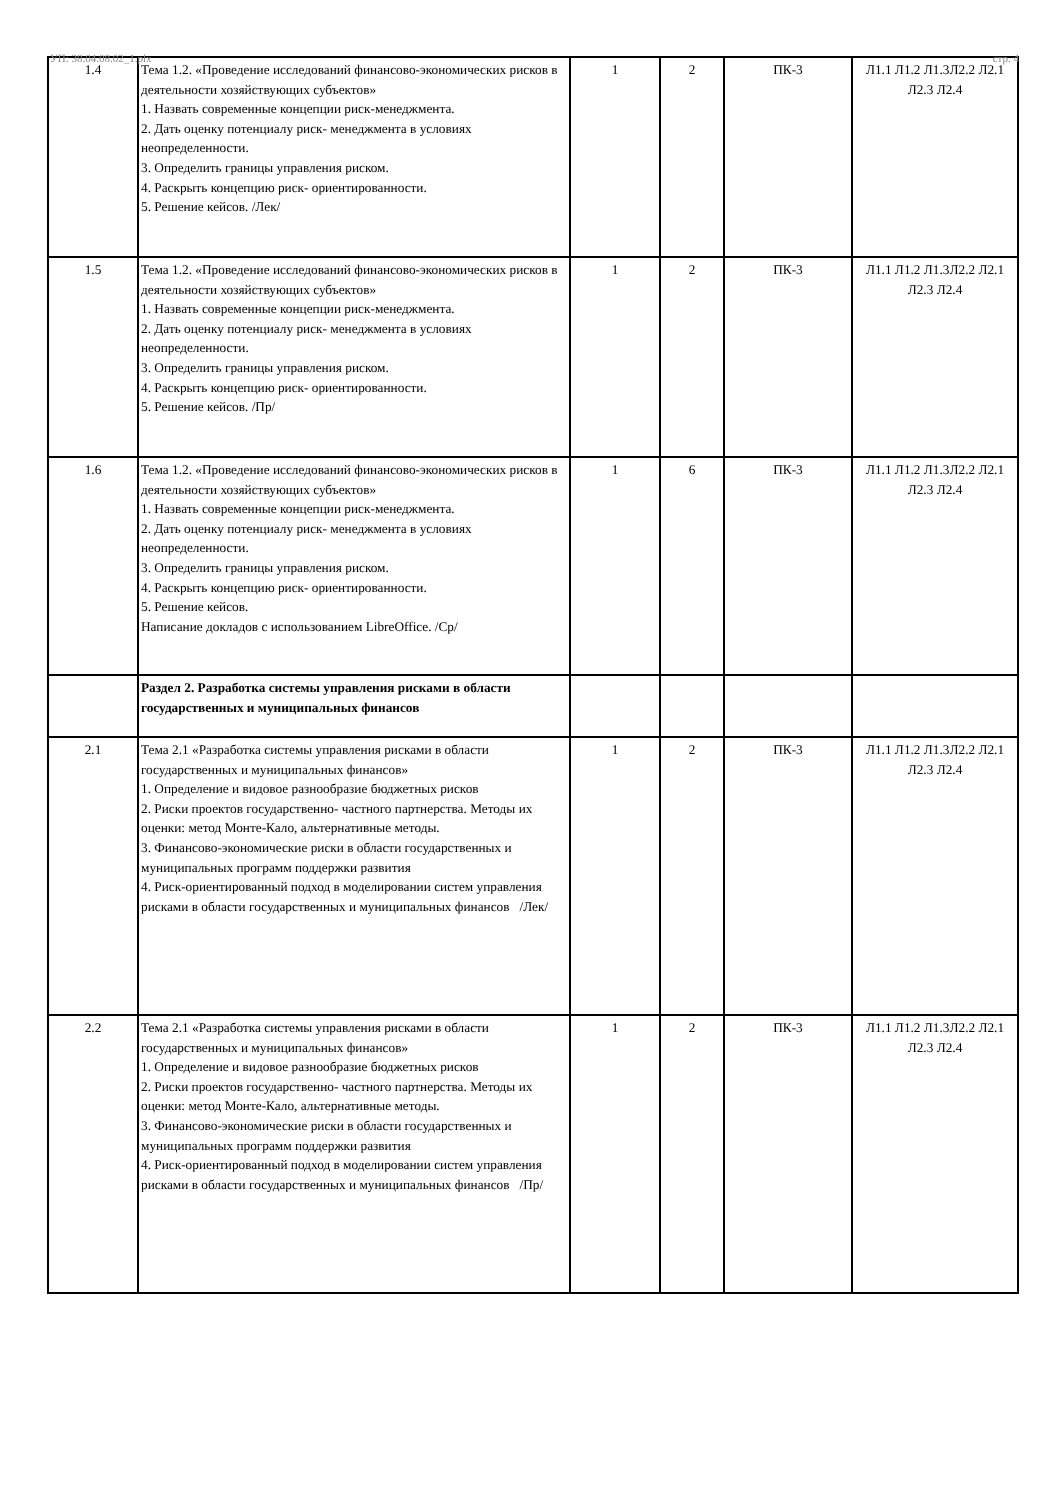УП: 38.04.08.02_1.plx стр. 4
| 1.4 | Тема 1.2. «Проведение исследований финансово-экономических рисков в деятельности хозяйствующих субъектов» 1. Назвать современные концепции риск-менеджмента. 2. Дать оценку потенциалу риск- менеджмента в условиях неопределенности. 3. Определить границы управления риском. 4. Раскрыть концепцию риск- ориентированности. 5. Решение кейсов. /Лек/ | 1 | 2 | ПК-3 | Л1.1 Л1.2 Л1.3Л2.2 Л2.1 Л2.3 Л2.4 |
| 1.5 | Тема 1.2. «Проведение исследований финансово-экономических рисков в деятельности хозяйствующих субъектов» 1. Назвать современные концепции риск-менеджмента. 2. Дать оценку потенциалу риск- менеджмента в условиях неопределенности. 3. Определить границы управления риском. 4. Раскрыть концепцию риск- ориентированности. 5. Решение кейсов. /Пр/ | 1 | 2 | ПК-3 | Л1.1 Л1.2 Л1.3Л2.2 Л2.1 Л2.3 Л2.4 |
| 1.6 | Тема 1.2. «Проведение исследований финансово-экономических рисков в деятельности хозяйствующих субъектов» 1. Назвать современные концепции риск-менеджмента. 2. Дать оценку потенциалу риск- менеджмента в условиях неопределенности. 3. Определить границы управления риском. 4. Раскрыть концепцию риск- ориентированности. 5. Решение кейсов. Написание докладов с использованием LibreOffice. /Ср/ | 1 | 6 | ПК-3 | Л1.1 Л1.2 Л1.3Л2.2 Л2.1 Л2.3 Л2.4 |
| | Раздел 2. Разработка системы управления рисками в области государственных и муниципальных финансов | | | | |
| 2.1 | Тема 2.1 «Разработка системы управления рисками в области государственных и муниципальных финансов» 1. Определение и видовое разнообразие бюджетных рисков 2. Риски проектов государственно- частного партнерства. Методы их оценки: метод Монте-Кало, альтернативные методы. 3. Финансово-экономические риски в области государственных и муниципальных программ поддержки развития 4. Риск-ориентированный подход в моделировании систем управления рисками в области государственных и муниципальных финансов /Лек/ | 1 | 2 | ПК-3 | Л1.1 Л1.2 Л1.3Л2.2 Л2.1 Л2.3 Л2.4 |
| 2.2 | Тема 2.1 «Разработка системы управления рисками в области государственных и муниципальных финансов» 1. Определение и видовое разнообразие бюджетных рисков 2. Риски проектов государственно- частного партнерства. Методы их оценки: метод Монте-Кало, альтернативные методы. 3. Финансово-экономические риски в области государственных и муниципальных программ поддержки развития 4. Риск-ориентированный подход в моделировании систем управления рисками в области государственных и муниципальных финансов /Пр/ | 1 | 2 | ПК-3 | Л1.1 Л1.2 Л1.3Л2.2 Л2.1 Л2.3 Л2.4 |